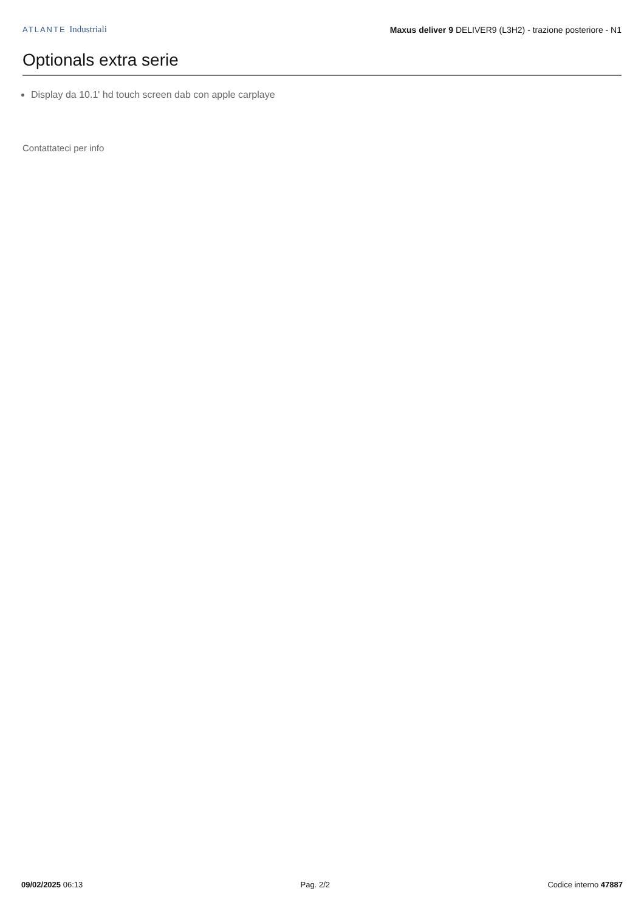ATLANTE Industriali
Maxus deliver 9 DELIVER9 (L3H2) - trazione posteriore - N1
Optionals extra serie
Display da 10.1' hd touch screen dab con apple carplaye
Contattateci per info
09/02/2025 06:13 Pag. 2/2 Codice interno 47887